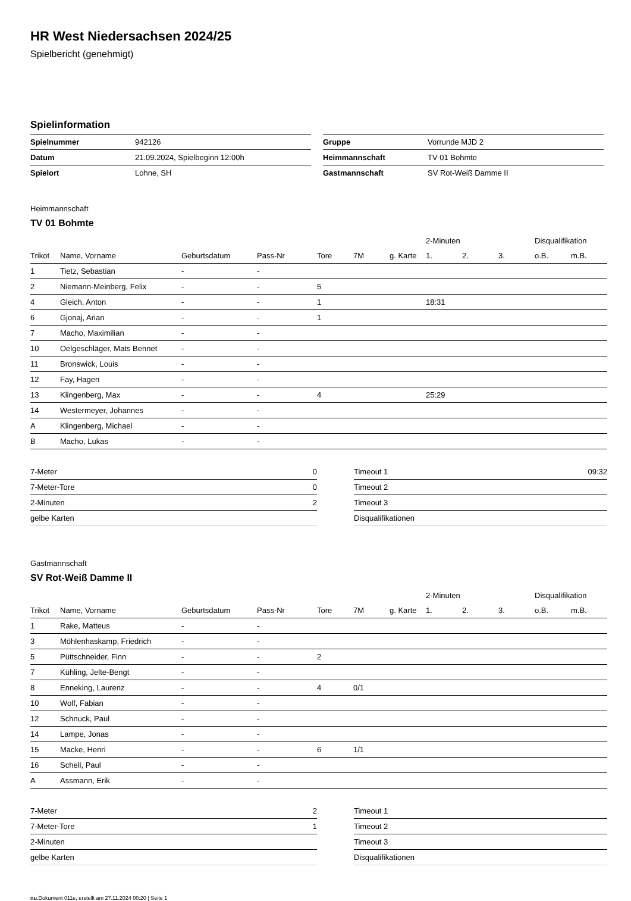HR West Niedersachsen 2024/25
Spielbericht (genehmigt)
Spielinformation
| Spielnummer | 942126 |
| Datum | 21.09.2024, Spielbeginn 12:00h |
| Spielort | Lohne, SH |
| Gruppe | Vorrunde MJD 2 |
| Heimmannschaft | TV 01 Bohmte |
| Gastmannschaft | SV Rot-Weiß Damme II |
Heimmannschaft
TV 01 Bohmte
| | | | | | | | 2-Minuten | | | Disqualifikation | |
| --- | --- | --- | --- | --- | --- | --- | --- | --- | --- | --- | --- |
| Trikot | Name, Vorname | Geburtsdatum | Pass-Nr | Tore | 7M | g. Karte | 1. | 2. | 3. | o.B. | m.B. |
| 1 | Tietz, Sebastian | - | - | | | | | | | | |
| 2 | Niemann-Meinberg, Felix | - | - | 5 | | | | | | | |
| 4 | Gleich, Anton | - | - | 1 | | | 18:31 | | | | |
| 6 | Gjonaj, Arian | - | - | 1 | | | | | | | |
| 7 | Macho, Maximilian | - | - | | | | | | | | |
| 10 | Oelgeschläger, Mats Bennet | - | - | | | | | | | | |
| 11 | Bronswick, Louis | - | - | | | | | | | | |
| 12 | Fay, Hagen | - | - | | | | | | | | |
| 13 | Klingenberg, Max | - | - | 4 | | | 25:29 | | | | |
| 14 | Westermeyer, Johannes | - | - | | | | | | | | |
| A | Klingenberg, Michael | - | - | | | | | | | | |
| B | Macho, Lukas | - | - | | | | | | | | |
| 7-Meter | 0 |
| 7-Meter-Tore | 0 |
| 2-Minuten | 2 |
| gelbe Karten | |
| Timeout 1 | 09:32 |
| Timeout 2 | |
| Timeout 3 | |
| Disqualifikationen | |
Gastmannschaft
SV Rot-Weiß Damme II
| | | | | | | | 2-Minuten | | | Disqualifikation | |
| --- | --- | --- | --- | --- | --- | --- | --- | --- | --- | --- | --- |
| Trikot | Name, Vorname | Geburtsdatum | Pass-Nr | Tore | 7M | g. Karte | 1. | 2. | 3. | o.B. | m.B. |
| 1 | Rake, Matteus | - | - | | | | | | | | |
| 3 | Möhlenhaskamp, Friedrich | - | - | | | | | | | | |
| 5 | Püttschneider, Finn | - | - | 2 | | | | | | | |
| 7 | Kühling, Jelte-Bengt | - | - | | | | | | | | |
| 8 | Enneking, Laurenz | - | - | 4 | 0/1 | | | | | | |
| 10 | Wolf, Fabian | - | - | | | | | | | | |
| 12 | Schnuck, Paul | - | - | | | | | | | | |
| 14 | Lampe, Jonas | - | - | | | | | | | | |
| 15 | Macke, Henri | - | - | 6 | 1/1 | | | | | | |
| 16 | Schell, Paul | - | - | | | | | | | | |
| A | Assmann, Erik | - | - | | | | | | | | |
| 7-Meter | 2 |
| 7-Meter-Tore | 1 |
| 2-Minuten | |
| gelbe Karten | |
| Timeout 1 | |
| Timeout 2 | |
| Timeout 3 | |
| Disqualifikationen | |
nu.Dokument 011e, erstellt am 27.11.2024 00:20 | Seite 1